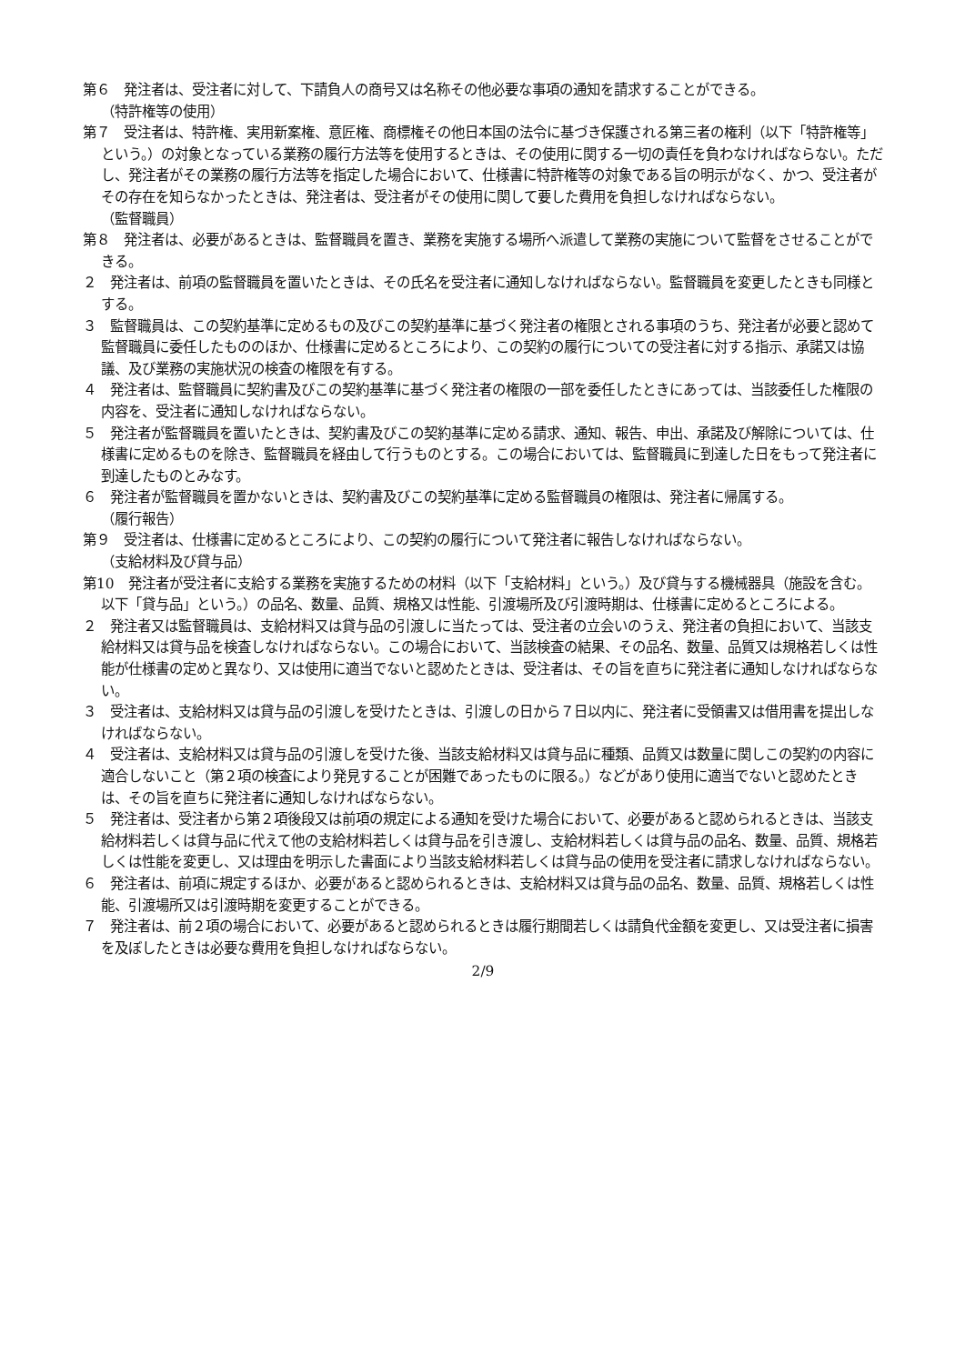第６　発注者は、受注者に対して、下請負人の商号又は名称その他必要な事項の通知を請求することができる。
（特許権等の使用）
第７　受注者は、特許権、実用新案権、意匠権、商標権その他日本国の法令に基づき保護される第三者の権利（以下「特許権等」という。）の対象となっている業務の履行方法等を使用するときは、その使用に関する一切の責任を負わなければならない。ただし、発注者がその業務の履行方法等を指定した場合において、仕様書に特許権等の対象である旨の明示がなく、かつ、受注者がその存在を知らなかったときは、発注者は、受注者がその使用に関して要した費用を負担しなければならない。
（監督職員）
第８　発注者は、必要があるときは、監督職員を置き、業務を実施する場所へ派遣して業務の実施について監督をさせることができる。
２　発注者は、前項の監督職員を置いたときは、その氏名を受注者に通知しなければならない。監督職員を変更したときも同様とする。
３　監督職員は、この契約基準に定めるもの及びこの契約基準に基づく発注者の権限とされる事項のうち、発注者が必要と認めて監督職員に委任したもののほか、仕様書に定めるところにより、この契約の履行についての受注者に対する指示、承諾又は協議、及び業務の実施状況の検査の権限を有する。
４　発注者は、監督職員に契約書及びこの契約基準に基づく発注者の権限の一部を委任したときにあっては、当該委任した権限の内容を、受注者に通知しなければならない。
５　発注者が監督職員を置いたときは、契約書及びこの契約基準に定める請求、通知、報告、申出、承諾及び解除については、仕様書に定めるものを除き、監督職員を経由して行うものとする。この場合においては、監督職員に到達した日をもって発注者に到達したものとみなす。
６　発注者が監督職員を置かないときは、契約書及びこの契約基準に定める監督職員の権限は、発注者に帰属する。
（履行報告）
第９　受注者は、仕様書に定めるところにより、この契約の履行について発注者に報告しなければならない。
（支給材料及び貸与品）
第10　発注者が受注者に支給する業務を実施するための材料（以下「支給材料」という。）及び貸与する機械器具（施設を含む。以下「貸与品」という。）の品名、数量、品質、規格又は性能、引渡場所及び引渡時期は、仕様書に定めるところによる。
２　発注者又は監督職員は、支給材料又は貸与品の引渡しに当たっては、受注者の立会いのうえ、発注者の負担において、当該支給材料又は貸与品を検査しなければならない。この場合において、当該検査の結果、その品名、数量、品質又は規格若しくは性能が仕様書の定めと異なり、又は使用に適当でないと認めたときは、受注者は、その旨を直ちに発注者に通知しなければならない。
３　受注者は、支給材料又は貸与品の引渡しを受けたときは、引渡しの日から７日以内に、発注者に受領書又は借用書を提出しなければならない。
４　受注者は、支給材料又は貸与品の引渡しを受けた後、当該支給材料又は貸与品に種類、品質又は数量に関しこの契約の内容に適合しないこと（第２項の検査により発見することが困難であったものに限る。）などがあり使用に適当でないと認めたときは、その旨を直ちに発注者に通知しなければならない。
５　発注者は、受注者から第２項後段又は前項の規定による通知を受けた場合において、必要があると認められるときは、当該支給材料若しくは貸与品に代えて他の支給材料若しくは貸与品を引き渡し、支給材料若しくは貸与品の品名、数量、品質、規格若しくは性能を変更し、又は理由を明示した書面により当該支給材料若しくは貸与品の使用を受注者に請求しなければならない。
６　発注者は、前項に規定するほか、必要があると認められるときは、支給材料又は貸与品の品名、数量、品質、規格若しくは性能、引渡場所又は引渡時期を変更することができる。
７　発注者は、前２項の場合において、必要があると認められるときは履行期間若しくは請負代金額を変更し、又は受注者に損害を及ぼしたときは必要な費用を負担しなければならない。
2/9